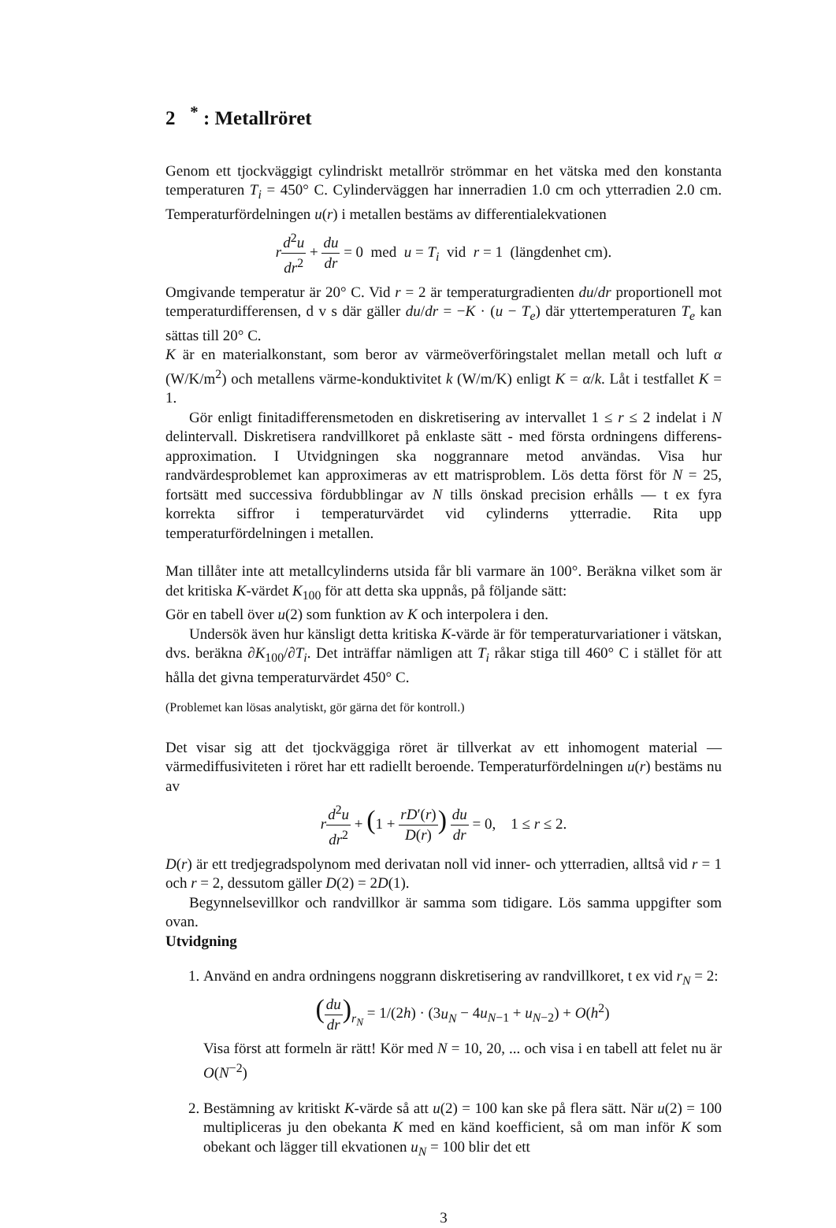2 <sup>*</sup> : Metallröret
Genom ett tjockväggigt cylindriskt metallrör strömmar en het vätska med den konstanta temperaturen T<sub>i</sub> = 450° C. Cylinderväggen har innerradien 1.0 cm och ytterradien 2.0 cm. Temperaturfördelningen u(r) i metallen bestäms av differentialekvationen
rd<sup>2</sup>u dr<sup>2</sup> + du dr = 0 med u = T<sub>i</sub> vid r = 1 (längdenhet cm).
Omgivande temperatur är 20° C. Vid r = 2 är temperaturgradienten du/dr proportionell mot temperaturdifferensen, d v s där gäller du/dr = −K · (u − T<sub>e</sub>) där yttertemperaturen T<sub>e</sub> kan sättas till 20° C.
K är en materialkonstant, som beror av värmeöverföringstalet mellan metall och luft α (W/K/m<sup>2</sup>) och metallens värme-konduktivitet k (W/m/K) enligt K = α/k. Låt i testfallet K = 1.
Gör enligt finitadifferensmetoden en diskretisering av intervallet 1 ≤ r ≤ 2 indelat i N delintervall. Diskretisera randvillkoret på enklaste sätt - med första ordningens differens-approximation. I Utvidgningen ska noggrannare metod användas. Visa hur randvärdesproblemet kan approximeras av ett matrisproblem. Lös detta först för N = 25, fortsätt med successiva fördubblingar av N tills önskad precision erhålls — t ex fyra korrekta siffror i temperaturvärdet vid cylinderns ytterradie. Rita upp temperaturfördelningen i metallen.
Man tillåter inte att metallcylinderns utsida får bli varmare än 100°. Beräkna vilket som är det kritiska K-värdet K<sub>100</sub> för att detta ska uppnås, på följande sätt:
Gör en tabell över u(2) som funktion av K och interpolera i den.
Undersök även hur känsligt detta kritiska K-värde är för temperaturvariationer i vätskan, dvs. beräkna ∂K<sub>100</sub>/∂T<sub>i</sub>. Det inträffar nämligen att T<sub>i</sub> råkar stiga till 460° C i stället för att hålla det givna temperaturvärdet 450° C.
(Problemet kan lösas analytiskt, gör gärna det för kontroll.)
Det visar sig att det tjockväggiga röret är tillverkat av ett inhomogent material — värmediffusiviteten i röret har ett radiellt beroende. Temperaturfördelningen u(r) bestäms nu av
rd<sup>2</sup>u dr<sup>2</sup> + (1 + rD′(r) D(r)) du dr = 0, 1 ≤ r ≤ 2.
D(r) är ett tredjegradspolynom med derivatan noll vid inner- och ytterradien, alltså vid r = 1 och r = 2, dessutom gäller D(2) = 2D(1).
Begynnelsevillkor och randvillkor är samma som tidigare. Lös samma uppgifter som ovan.
Utvidgning
1. Använd en andra ordningens noggrann diskretisering av randvillkoret, t ex vid r<sub>N</sub> = 2:
(du dr)<sub>r<sub>N</sub></sub> = 1/(2h) · (3u<sub>N</sub> − 4u<sub>N−1</sub> + u<sub>N−2</sub>) + O(h<sup>2</sup>)
Visa först att formeln är rätt! Kör med N = 10, 20, ... och visa i en tabell att felet nu är O(N<sup>−2</sup>)
2. Bestämning av kritiskt K-värde så att u(2) = 100 kan ske på flera sätt. När u(2) = 100 multipliceras ju den obekanta K med en känd koefficient, så om man inför K som obekant och lägger till ekvationen u<sub>N</sub> = 100 blir det ett
3